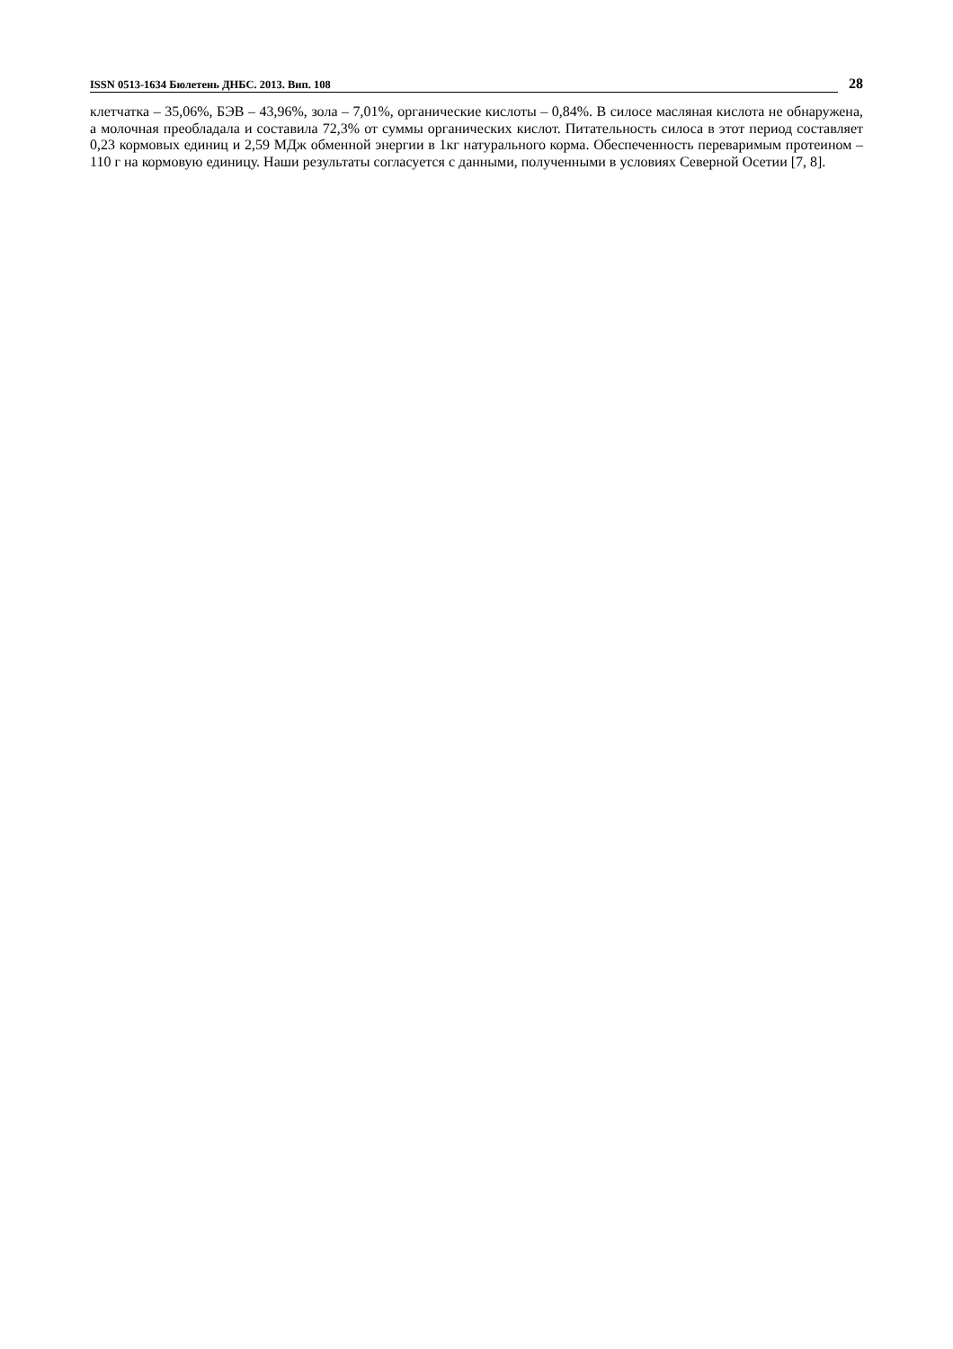ISSN 0513-1634 Бюлетень ДНБС. 2013. Вип. 108 28
клетчатка – 35,06%, БЭВ – 43,96%, зола – 7,01%, органические кислоты – 0,84%. В силосе масляная кислота не обнаружена, а молочная преобладала и составила 72,3% от суммы органических кислот. Питательность силоса в этот период составляет 0,23 кормовых единиц и 2,59 МДж обменной энергии в 1кг натурального корма. Обеспеченность переваримым протеином – 110 г на кормовую единицу. Наши результаты согласуется с данными, полученными в условиях Северной Осетии [7, 8].